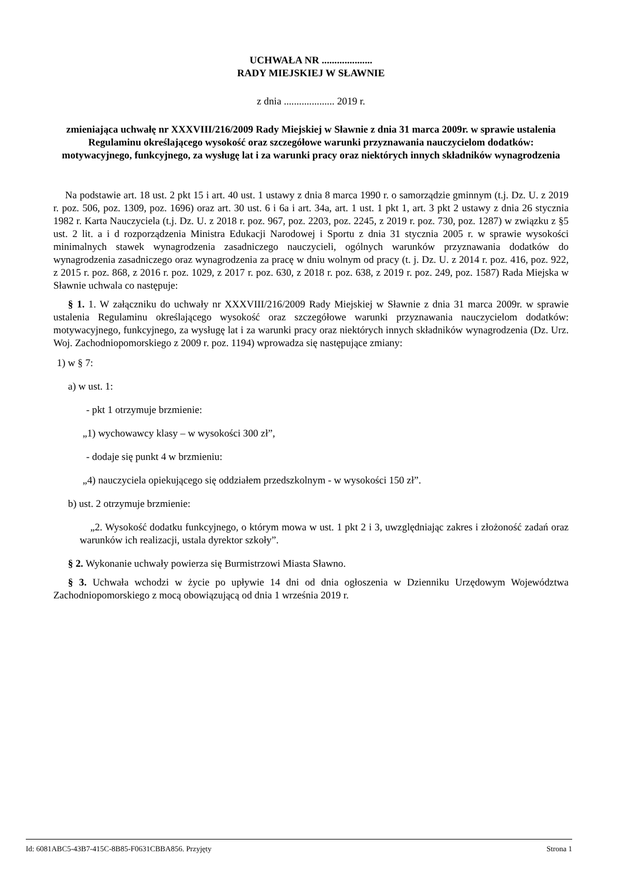UCHWAŁA NR ....................
RADY MIEJSKIEJ W SŁAWNIE
z dnia .................... 2019 r.
zmieniająca uchwałę nr XXXVIII/216/2009 Rady Miejskiej w Sławnie z dnia 31 marca 2009r. w sprawie ustalenia Regulaminu określającego wysokość oraz szczegółowe warunki przyznawania nauczycielom dodatków: motywacyjnego, funkcyjnego, za wysługę lat i za warunki pracy oraz niektórych innych składników wynagrodzenia
Na podstawie art. 18 ust. 2 pkt 15 i art. 40 ust. 1 ustawy z dnia 8 marca 1990 r. o samorządzie gminnym (t.j. Dz. U. z 2019 r. poz. 506, poz. 1309, poz. 1696) oraz art. 30 ust. 6 i 6a i art. 34a, art. 1 ust. 1 pkt 1, art. 3 pkt 2 ustawy z dnia 26 stycznia 1982 r. Karta Nauczyciela (t.j. Dz. U. z 2018 r. poz. 967, poz. 2203, poz. 2245, z 2019 r. poz. 730, poz. 1287) w związku z §5 ust. 2 lit. a i d rozporządzenia Ministra Edukacji Narodowej i Sportu z dnia 31 stycznia 2005 r. w sprawie wysokości minimalnych stawek wynagrodzenia zasadniczego nauczycieli, ogólnych warunków przyznawania dodatków do wynagrodzenia zasadniczego oraz wynagrodzenia za pracę w dniu wolnym od pracy (t. j. Dz. U. z 2014 r. poz. 416, poz. 922, z 2015 r. poz. 868, z 2016 r. poz. 1029, z 2017 r. poz. 630, z 2018 r. poz. 638, z 2019 r. poz. 249, poz. 1587) Rada Miejska w Sławnie uchwala co następuje:
§ 1. 1. W załączniku do uchwały nr XXXVIII/216/2009 Rady Miejskiej w Sławnie z dnia 31 marca 2009r. w sprawie ustalenia Regulaminu określającego wysokość oraz szczegółowe warunki przyznawania nauczycielom dodatków: motywacyjnego, funkcyjnego, za wysługę lat i za warunki pracy oraz niektórych innych składników wynagrodzenia (Dz. Urz. Woj. Zachodniopomorskiego z 2009 r. poz. 1194) wprowadza się następujące zmiany:
1) w § 7:
a) w ust. 1:
- pkt 1 otrzymuje brzmienie:
„1) wychowawcy klasy – w wysokości 300 zł”,
- dodaje się punkt 4 w brzmieniu:
„4) nauczyciela opiekującego się oddziałem przedszkolnym - w wysokości 150 zł”.
b) ust. 2 otrzymuje brzmienie:
„2. Wysokość dodatku funkcyjnego, o którym mowa w ust. 1 pkt 2 i 3, uwzględniając zakres i złożoność zadań oraz warunków ich realizacji, ustala dyrektor szkoły”.
§ 2. Wykonanie uchwały powierza się Burmistrzowi Miasta Sławno.
§ 3. Uchwała wchodzi w życie po upływie 14 dni od dnia ogłoszenia w Dzienniku Urzędowym Województwa Zachodniopomorskiego z mocą obowiązującą od dnia 1 września 2019 r.
Id: 6081ABC5-43B7-415C-8B85-F0631CBBA856. Przyjęty Strona 1